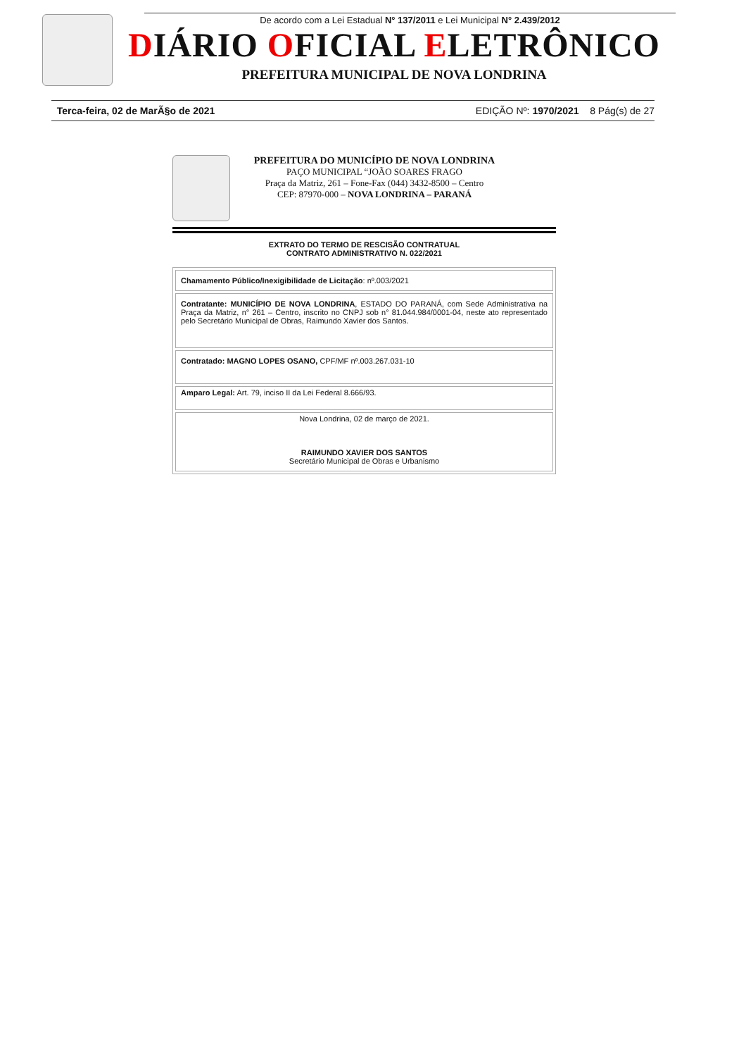De acordo com a Lei Estadual N° 137/2011 e Lei Municipal N° 2.439/2012
DIÁRIO OFICIAL ELETRÔNICO
PREFEITURA MUNICIPAL DE NOVA LONDRINA
Terca-feira, 02 de MarÃ§o de 2021 EDIÇÃO Nº: 1970/2021 8 Pág(s) de 27
PREFEITURA DO MUNICÍPIO DE NOVA LONDRINA
PAÇO MUNICIPAL “JOÃO SOARES FRAGO
Praça da Matriz, 261 – Fone-Fax (044) 3432-8500 – Centro
CEP: 87970-000 – NOVA LONDRINA – PARANÁ
EXTRATO DO TERMO DE RESCISÃO CONTRATUAL
CONTRATO ADMINISTRATIVO N. 022/2021
| Chamamento Público/Inexigibilidade de Licitação : nº.003/2021 |
| Contratante: MUNICÍPIO DE NOVA LONDRINA , ESTADO DO PARANÁ, com Sede Administrativa na Praça da Matriz, n° 261 – Centro, inscrito no CNPJ sob n° 81.044.984/0001-04, neste ato representado pelo Secretário Municipal de Obras, Raimundo Xavier dos Santos. |
| Contratado: MAGNO LOPES OSANO, CPF/MF nº.003.267.031-10 |
| Amparo Legal: Art. 79, inciso II da Lei Federal 8.666/93. |
| Nova Londrina, 02 de março de 2021. RAIMUNDO XAVIER DOS SANTOS Secretário Municipal de Obras e Urbanismo |